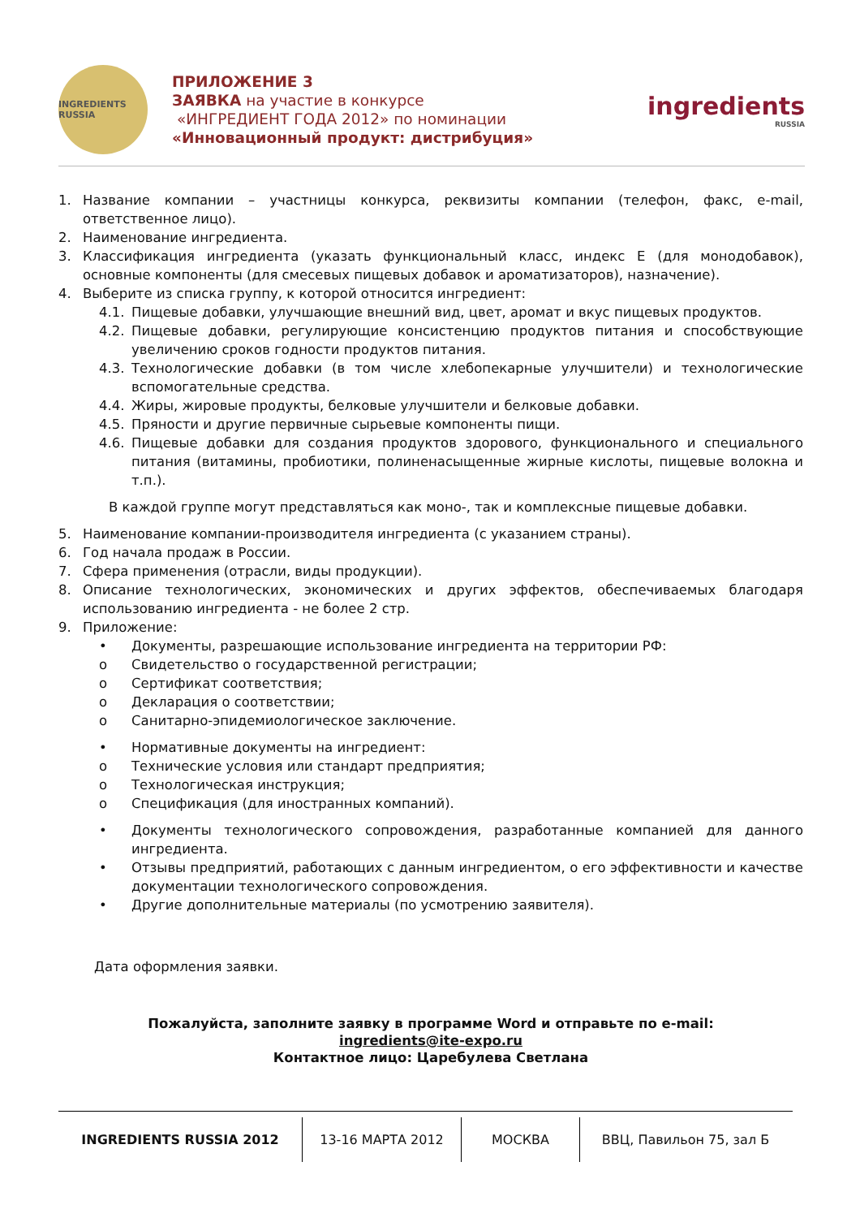INGREDIENTS RUSSIA
ПРИЛОЖЕНИЕ 3
ЗАЯВКА на участие в конкурсе
«ИНГРЕДИЕНТ ГОДА 2012» по номинации
«Инновационный продукт: дистрибуция»
ingredients
RUSSIA
1. Название компании – участницы конкурса, реквизиты компании (телефон, факс, e-mail, ответственное лицо).
2. Наименование ингредиента.
3. Классификация ингредиента (указать функциональный класс, индекс Е (для монодобавок), основные компоненты (для смесевых пищевых добавок и ароматизаторов), назначение).
4. Выберите из списка группу, к которой относится ингредиент:
4.1. Пищевые добавки, улучшающие внешний вид, цвет, аромат и вкус пищевых продуктов.
4.2. Пищевые добавки, регулирующие консистенцию продуктов питания и способствующие увеличению сроков годности продуктов питания.
4.3. Технологические добавки (в том числе хлебопекарные улучшители) и технологические вспомогательные средства.
4.4. Жиры, жировые продукты, белковые улучшители и белковые добавки.
4.5. Пряности и другие первичные сырьевые компоненты пищи.
4.6. Пищевые добавки для создания продуктов здорового, функционального и специального питания (витамины, пробиотики, полиненасыщенные жирные кислоты, пищевые волокна и т.п.).
В каждой группе могут представляться как моно-, так и комплексные пищевые добавки.
5. Наименование компании-производителя ингредиента (с указанием страны).
6. Год начала продаж в России.
7. Сфера применения (отрасли, виды продукции).
8. Описание технологических, экономических и других эффектов, обеспечиваемых благодаря использованию ингредиента - не более 2 стр.
9. Приложение:
• Документы, разрешающие использование ингредиента на территории РФ:
o Свидетельство о государственной регистрации;
o Сертификат соответствия;
o Декларация о соответствии;
o Санитарно-эпидемиологическое заключение.
• Нормативные документы на ингредиент:
o Технические условия или стандарт предприятия;
o Технологическая инструкция;
o Спецификация (для иностранных компаний).
• Документы технологического сопровождения, разработанные компанией для данного ингредиента.
• Отзывы предприятий, работающих с данным ингредиентом, о его эффективности и качестве документации технологического сопровождения.
• Другие дополнительные материалы (по усмотрению заявителя).
Дата оформления заявки.
Пожалуйста, заполните заявку в программе Word и отправьте по e-mail:
ingredients@ite-expo.ru
Контактное лицо: Царебулева Светлана
INGREDIENTS RUSSIA 2012 13-16 МАРТА 2012 МОСКВА ВВЦ, Павильон 75, зал Б